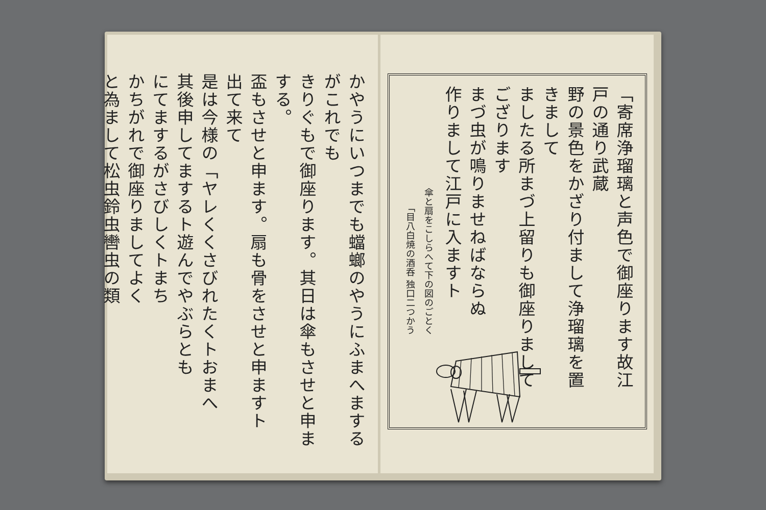かやうにいつまでも蟷螂のやうにふまへまするがこれでも
きりぐもで御座ります。其日は傘もさせと申まする。
盃もさせと申ます。扇も骨をさせと申ますト
出て来て
是は今様の「ヤレくくさびれたくトおまへ
其後申してまするト遊んでやぶらとも
にてまするがさびしくトまち
かちがれで御座りましてよく
と為まして松虫鈴虫轡虫の類
「寄席浄瑠璃と声色で御座ります故江戸の通り武蔵
野の景色をかざり付まして浄瑠璃を置きまして
ましたる所まづ上留りも御座りましてござります
まづ虫が鳴りませねばならぬ
作りまして江戸に入ますト
傘と扇をこしらへて下の図のごとく
「目八白焼の酒呑 独口二つかう